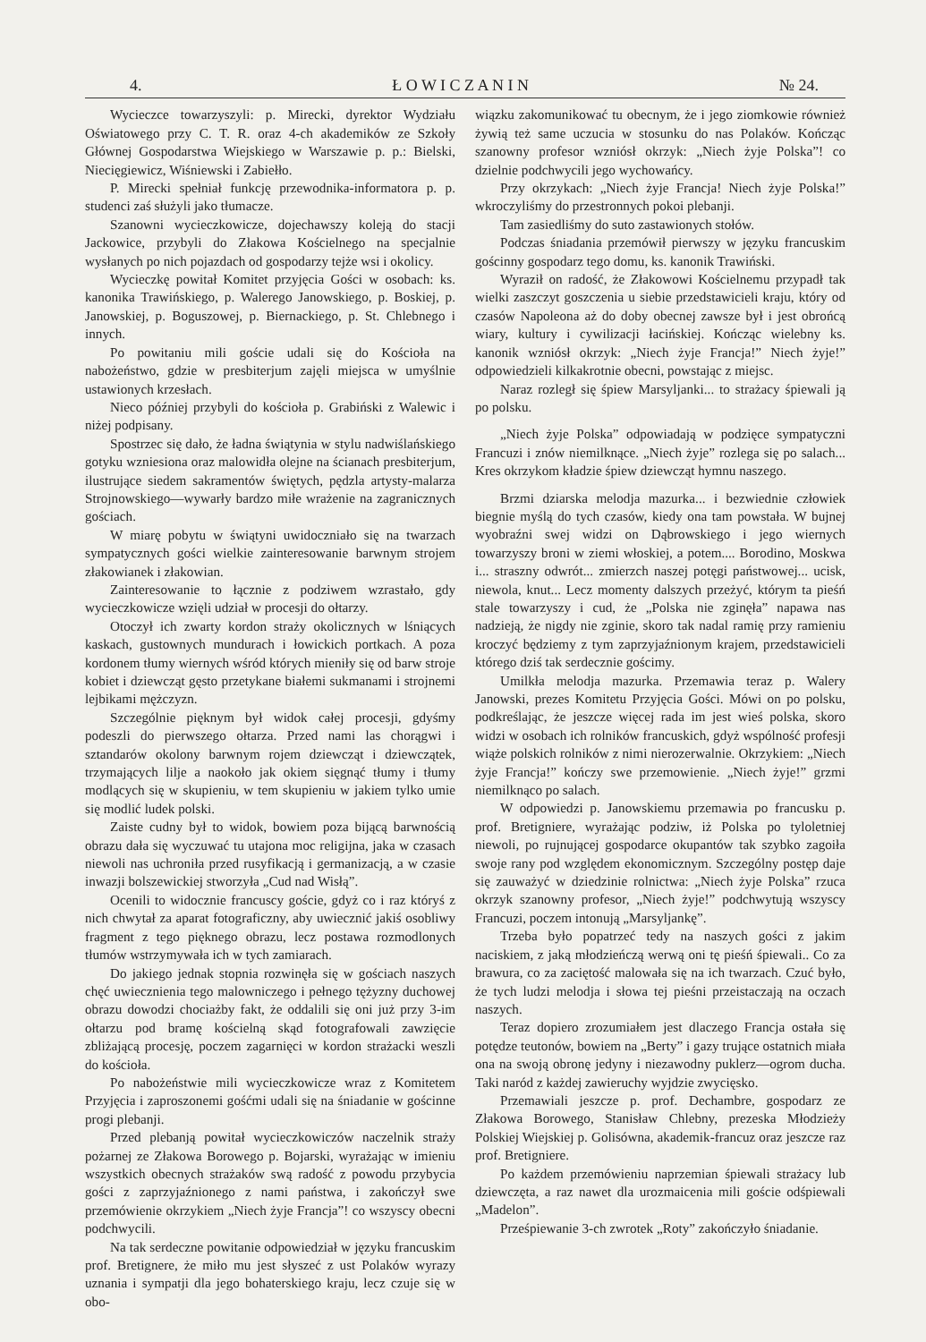4. Ł O W I C Z A N I N № 24.
Wycieczce towarzyszyli: p. Mirecki, dyrektor Wydziału Oświatowego przy C. T. R. oraz 4-ch akademików ze Szkoły Głównej Gospodarstwa Wiejskiego w Warszawie p. p.: Bielski, Niecięgiewicz, Wiśniewski i Zabiełło.
P. Mirecki spełniał funkcję przewodnika-informatora p. p. studenci zaś służyli jako tłumacze.
Szanowni wycieczkowicze, dojechawszy koleją do stacji Jackowice, przybyli do Złakowa Kościelnego na specjalnie wysłanych po nich pojazdach od gospodarzy tejże wsi i okolicy.
Wycieczkę powitał Komitet przyjęcia Gości w osobach: ks. kanonika Trawińskiego, p. Walerego Janowskiego, p. Boskiej, p. Janowskiej, p. Boguszowej, p. Biernackiego, p. St. Chlebnego i innych.
Po powitaniu mili goście udali się do Kościoła na nabożeństwo, gdzie w presbiterjum zajęli miejsca w umyślnie ustawionych krzesłach.
Nieco później przybyli do kościoła p. Grabiński z Walewic i niżej podpisany.
Spostrzec się dało, że ładna świątynia w stylu nadwiślańskiego gotyku wzniesiona oraz malowidła olejne na ścianach presbiterjum, ilustrujące siedem sakramentów świętych, pędzla artysty-malarza Strojnowskiego—wywarły bardzo miłe wrażenie na zagranicznych gościach.
W miarę pobytu w świątyni uwidoczniało się na twarzach sympatycznych gości wielkie zainteresowanie barwnym strojem złakowianek i złakowian.
Zainteresowanie to łącznie z podziwem wzrastało, gdy wycieczkowicze wzięli udział w procesji do ołtarzy.
Otoczył ich zwarty kordon straży okolicznych w lśniących kaskach, gustownych mundurach i łowickich portkach. A poza kordonem tłumy wiernych wśród których mieniły się od barw stroje kobiet i dziewcząt gęsto przetykane białemi sukmanami i strojnemi lejbikami mężczyzn.
Szczególnie pięknym był widok całej procesji, gdyśmy podeszli do pierwszego ołtarza. Przed nami las chorągwi i sztandarów okolony barwnym rojem dziewcząt i dziewczątek, trzymających lilje a naokoło jak okiem sięgnąć tłumy i tłumy modlących się w skupieniu, w tem skupieniu w jakiem tylko umie się modlić ludek polski.
Zaiste cudny był to widok, bowiem poza bijącą barwnością obrazu dała się wyczuwać tu utajona moc religijna, jaka w czasach niewoli nas uchroniła przed rusyfikacją i germanizacją, a w czasie inwazji bolszewickiej stworzyła „Cud nad Wisłą”.
Ocenili to widocznie francuscy goście, gdyż co i raz któryś z nich chwytał za aparat fotograficzny, aby uwiecznić jakiś osobliwy fragment z tego pięknego obrazu, lecz postawa rozmodlonych tłumów wstrzymywała ich w tych zamiarach.
Do jakiego jednak stopnia rozwinęła się w gościach naszych chęć uwiecznienia tego malowniczego i pełnego tężyzny duchowej obrazu dowodzi chociażby fakt, że oddalili się oni już przy 3-im ołtarzu pod bramę kościelną skąd fotografowali zawzięcie zbliżającą procesję, poczem zagarnięci w kordon strażacki weszli do kościoła.
Po nabożeństwie mili wycieczkowicze wraz z Komitetem Przyjęcia i zaproszonemi gośćmi udali się na śniadanie w gościnne progi plebanji.
Przed plebanją powitał wycieczkowiczów naczelnik straży pożarnej ze Złakowa Borowego p. Bojarski, wyrażając w imieniu wszystkich obecnych strażaków swą radość z powodu przybycia gości z zaprzyjaźnionego z nami państwa, i zakończył swe przemówienie okrzykiem „Niech żyje Francja”! co wszyscy obecni podchwycili.
Na tak serdeczne powitanie odpowiedział w języku francuskim prof. Bretignere, że miło mu jest słyszeć z ust Polaków wyrazy uznania i sympatji dla jego bohaterskiego kraju, lecz czuje się w obo-
wiązku zakomunikować tu obecnym, że i jego ziomkowie również żywią też same uczucia w stosunku do nas Polaków. Kończąc szanowny profesor wzniósł okrzyk: „Niech żyje Polska”! co dzielnie podchwycili jego wychowańcy.
Przy okrzykach: „Niech żyje Francja! Niech żyje Polska!” wkroczyliśmy do przestronnych pokoi plebanji.
Tam zasiedliśmy do suto zastawionych stołów.
Podczas śniadania przemówił pierwszy w języku francuskim gościnny gospodarz tego domu, ks. kanonik Trawiński.
Wyraził on radość, że Złakowowi Kościelnemu przypadł tak wielki zaszczyt goszczenia u siebie przedstawicieli kraju, który od czasów Napoleona aż do doby obecnej zawsze był i jest obrońcą wiary, kultury i cywilizacji łacińskiej. Kończąc wielebny ks. kanonik wzniósł okrzyk: „Niech żyje Francja!” Niech żyje!” odpowiedzieli kilkakrotnie obecni, powstając z miejsc.
Naraz rozległ się śpiew Marsyljanki... to strażacy śpiewali ją po polsku.
„Niech żyje Polska” odpowiadają w podzięce sympatyczni Francuzi i znów niemilknące. „Niech żyje” rozlega się po salach... Kres okrzykom kładzie śpiew dziewcząt hymnu naszego.
Brzmi dziarska melodja mazurka... i bezwiednie człowiek biegnie myślą do tych czasów, kiedy ona tam powstała. W bujnej wyobraźni swej widzi on Dąbrowskiego i jego wiernych towarzyszy broni w ziemi włoskiej, a potem.... Borodino, Moskwa i... straszny odwrót... zmierzch naszej potęgi państwowej... ucisk, niewola, knut... Lecz momenty dalszych przeżyć, którym ta pieśń stale towarzyszy i cud, że „Polska nie zginęła” napawa nas nadzieją, że nigdy nie zginie, skoro tak nadal ramię przy ramieniu kroczyć będziemy z tym zaprzyjaźnionym krajem, przedstawicieli którego dziś tak serdecznie gościmy.
Umilkła melodja mazurka. Przemawia teraz p. Walery Janowski, prezes Komitetu Przyjęcia Gości. Mówi on po polsku, podkreślając, że jeszcze więcej rada im jest wieś polska, skoro widzi w osobach ich rolników francuskich, gdyż wspólność profesji wiąże polskich rolników z nimi nierozerwalnie. Okrzykiem: „Niech żyje Francja!” kończy swe przemowienie. „Niech żyje!” grzmi niemilknąco po salach.
W odpowiedzi p. Janowskiemu przemawia po francusku p. prof. Bretigniere, wyrażając podziw, iż Polska po tyloletniej niewoli, po rujnującej gospodarce okupantów tak szybko zagoiła swoje rany pod względem ekonomicznym. Szczególny postęp daje się zauważyć w dziedzinie rolnictwa: „Niech żyje Polska” rzuca okrzyk szanowny profesor, „Niech żyje!” podchwytują wszyscy Francuzi, poczem intonują „Marsyljankę”.
Trzeba było popatrzeć tedy na naszych gości z jakim naciskiem, z jaką młodzieńczą werwą oni tę pieśń śpiewali.. Co za brawura, co za zaciętość malowała się na ich twarzach. Czuć było, że tych ludzi melodja i słowa tej pieśni przeistaczają na oczach naszych.
Teraz dopiero zrozumiałem jest dlaczego Francja ostała się potędze teutonów, bowiem na „Berty” i gazy trujące ostatnich miała ona na swoją obronę jedyny i niezawodny puklerz—ogrom ducha. Taki naród z każdej zawieruchy wyjdzie zwycięsko.
Przemawiali jeszcze p. prof. Dechambre, gospodarz ze Złakowa Borowego, Stanisław Chlebny, prezeska Młodzieży Polskiej Wiejskiej p. Golisówna, akademik-francuz oraz jeszcze raz prof. Bretigniere.
Po każdem przemówieniu naprzemian śpiewali strażacy lub dziewczęta, a raz nawet dla urozmaicenia mili goście odśpiewali „Madelon”.
Prześpiewanie 3-ch zwrotek „Roty” zakończyło śniadanie.